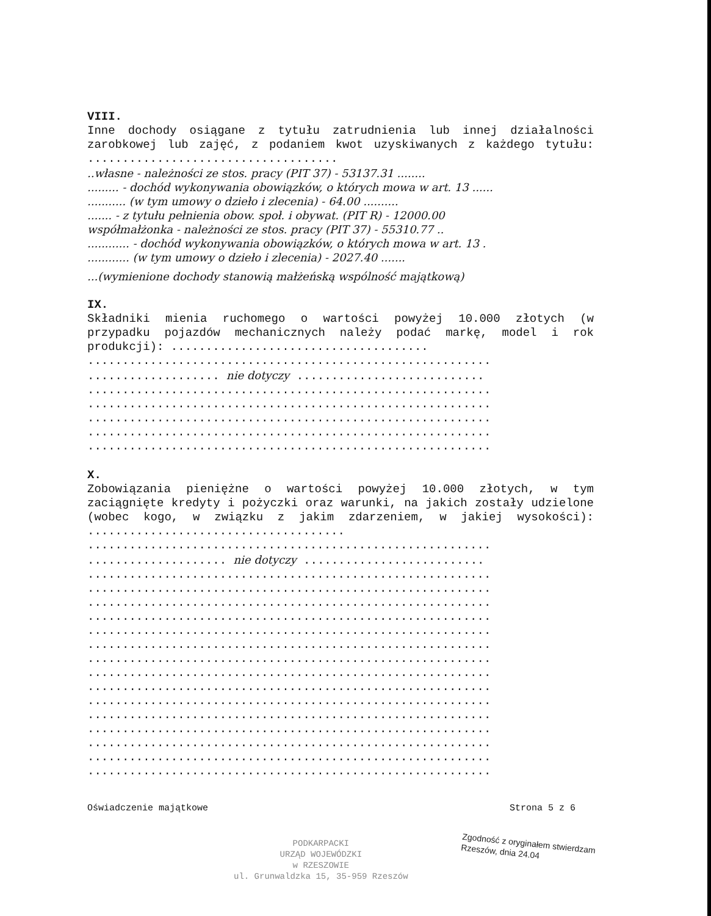VIII.
Inne dochody osiągane z tytułu zatrudnienia lub innej działalności zarobkowej lub zajęć, z podaniem kwot uzyskiwanych z każdego tytułu: ....................................
..własne - należności ze stos. pracy (PIT 37) - 53137.31 ........
......... - dochód wykonywania obowiązków, o których mowa w art. 13 ......
........... (w tym umowy o dzieło i zlecenia) - 64.00 ..........
....... - z tytułu pełnienia obow. społ. i obywat. (PIT R) - 12000.00
współmałżonka - należności ze stos. pracy (PIT 37) - 55310.77 ..
............ - dochód wykonywania obowiązków, o których mowa w art. 13 .
............ (w tym umowy o dzieło i zlecenia) - 2027.40 .......
...(wymienione dochody stanowią małżeńską wspólność majątkową)
IX.
Składniki mienia ruchomego o wartości powyżej 10.000 złotych (w przypadku pojazdów mechanicznych należy podać markę, model i rok produkcji): .....................................
..........................................................
................... nie dotyczy ...........................
..........................................................
..........................................................
..........................................................
..........................................................
..........................................................
X.
Zobowiązania pieniężne o wartości powyżej 10.000 złotych, w tym zaciągnięte kredyty i pożyczki oraz warunki, na jakich zostały udzielone (wobec kogo, w związku z jakim zdarzeniem, w jakiej wysokości): .....................................
..........................................................
.................... nie dotyczy ..........................
..........................................................
..........................................................
..........................................................
..........................................................
..........................................................
..........................................................
..........................................................
..........................................................
..........................................................
..........................................................
..........................................................
..........................................................
..........................................................
..........................................................
..........................................................
Oświadczenie majątkowe Strona 5 z 6
PODKARPACKI
URZĄD WOJEWÓDZKI
w RZESZOWIE
ul. Grunwaldzka 15, 35-959 Rzeszów
Zgodność z oryginałem stwierdzam
Rzeszów, dnia 24.04